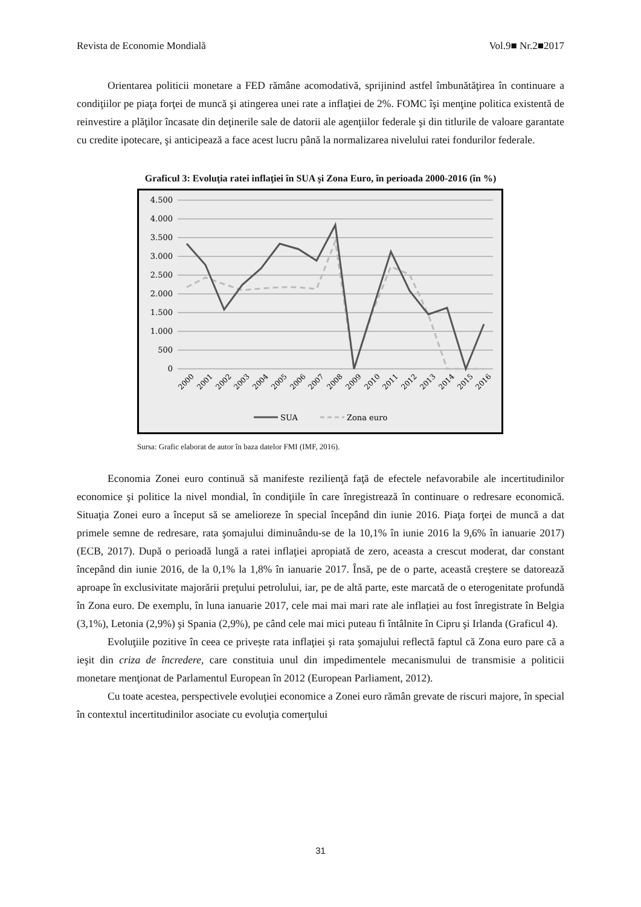Revista de Economie Mondială Vol.9■ Nr.2■2017
Orientarea politicii monetare a FED rămâne acomodativă, sprijinind astfel îmbunătăţirea în continuare a condiţiilor pe piaţa forţei de muncă şi atingerea unei rate a inflaţiei de 2%. FOMC îşi menţine politica existentă de reinvestire a plăţilor încasate din deţinerile sale de datorii ale agenţiilor federale şi din titlurile de valoare garantate cu credite ipotecare, şi anticipează a face acest lucru până la normalizarea nivelului ratei fondurilor federale.
Graficul 3: Evoluţia ratei inflaţiei în SUA şi Zona Euro, în perioada 2000-2016 (în %)
4.500
4.000
3.500
3.000
2.500
2.000
1.500
1.000
500
0
2000
2001
2002
2003
2004
2005
2006
2007
2008
2009
2010
2011
2012
2013
2014
2015
2016
SUA
Zona euro
Sursa: Grafic elaborat de autor în baza datelor FMI (IMF, 2016).
Economia Zonei euro continuă să manifeste rezilienţă faţă de efectele nefavorabile ale incertitudinilor economice şi politice la nivel mondial, în condiţiile în care înregistrează în continuare o redresare economică. Situaţia Zonei euro a început să se amelioreze în special începând din iunie 2016. Piaţa forţei de muncă a dat primele semne de redresare, rata şomajului diminuându-se de la 10,1% în iunie 2016 la 9,6% în ianuarie 2017) (ECB, 2017). După o perioadă lungă a ratei inflaţiei apropiată de zero, aceasta a crescut moderat, dar constant începând din iunie 2016, de la 0,1% la 1,8% în ianuarie 2017. Însă, pe de o parte, această creștere se datorează aproape în exclusivitate majorării preţului petrolului, iar, pe de altă parte, este marcată de o eterogenitate profundă în Zona euro. De exemplu, în luna ianuarie 2017, cele mai mai mari rate ale inflației au fost înregistrate în Belgia (3,1%), Letonia (2,9%) şi Spania (2,9%), pe când cele mai mici puteau fi întâlnite în Cipru şi Irlanda (Graficul 4).
Evoluţiile pozitive în ceea ce privește rata inflaţiei şi rata şomajului reflectă faptul că Zona euro pare că a ieşit din criza de încredere, care constituia unul din impedimentele mecanismului de transmisie a politicii monetare menţionat de Parlamentul European în 2012 (European Parliament, 2012).
Cu toate acestea, perspectivele evoluţiei economice a Zonei euro rămân grevate de riscuri majore, în special în contextul incertitudinilor asociate cu evoluţia comerţului
31